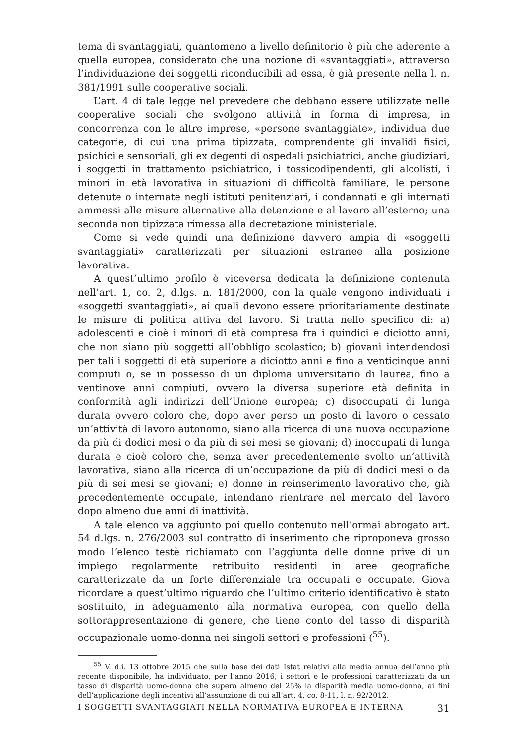tema di svantaggiati, quantomeno a livello definitorio è più che aderente a quella europea, considerato che una nozione di «svantaggiati», attraverso l’individuazione dei soggetti riconducibili ad essa, è già presente nella l. n. 381/1991 sulle cooperative sociali.
L’art. 4 di tale legge nel prevedere che debbano essere utilizzate nelle cooperative sociali che svolgono attività in forma di impresa, in concorrenza con le altre imprese, «persone svantaggiate», individua due categorie, di cui una prima tipizzata, comprendente gli invalidi fisici, psichici e sensoriali, gli ex degenti di ospedali psichiatrici, anche giudiziari, i soggetti in trattamento psichiatrico, i tossicodipendenti, gli alcolisti, i minori in età lavorativa in situazioni di difficoltà familiare, le persone detenute o internate negli istituti penitenziari, i condannati e gli internati ammessi alle misure alternative alla detenzione e al lavoro all’esterno; una seconda non tipizzata rimessa alla decretazione ministeriale.
Come si vede quindi una definizione davvero ampia di «soggetti svantaggiati» caratterizzati per situazioni estranee alla posizione lavorativa.
A quest’ultimo profilo è viceversa dedicata la definizione contenuta nell’art. 1, co. 2, d.lgs. n. 181/2000, con la quale vengono individuati i «soggetti svantaggiati», ai quali devono essere prioritariamente destinate le misure di politica attiva del lavoro. Si tratta nello specifico di: a) adolescenti e cioè i minori di età compresa fra i quindici e diciotto anni, che non siano più soggetti all’obbligo scolastico; b) giovani intendendosi per tali i soggetti di età superiore a diciotto anni e fino a venticinque anni compiuti o, se in possesso di un diploma universitario di laurea, fino a ventinove anni compiuti, ovvero la diversa superiore età definita in conformità agli indirizzi dell’Unione europea; c) disoccupati di lunga durata ovvero coloro che, dopo aver perso un posto di lavoro o cessato un’attività di lavoro autonomo, siano alla ricerca di una nuova occupazione da più di dodici mesi o da più di sei mesi se giovani; d) inoccupati di lunga durata e cioè coloro che, senza aver precedentemente svolto un’attività lavorativa, siano alla ricerca di un’occupazione da più di dodici mesi o da più di sei mesi se giovani; e) donne in reinserimento lavorativo che, già precedentemente occupate, intendano rientrare nel mercato del lavoro dopo almeno due anni di inattività.
A tale elenco va aggiunto poi quello contenuto nell’ormai abrogato art. 54 d.lgs. n. 276/2003 sul contratto di inserimento che riproponeva grosso modo l’elenco testè richiamato con l’aggiunta delle donne prive di un impiego regolarmente retribuito residenti in aree geografiche caratterizzate da un forte differenziale tra occupati e occupate. Giova ricordare a quest’ultimo riguardo che l’ultimo criterio identificativo è stato sostituito, in adeguamento alla normativa europea, con quello della sottorappresentazione di genere, che tiene conto del tasso di disparità occupazionale uomo-donna nei singoli settori e professioni (<sup>55</sup>).
<sup>55</sup> V. d.i. 13 ottobre 2015 che sulla base dei dati Istat relativi alla media annua dell’anno più recente disponibile, ha individuato, per l’anno 2016, i settori e le professioni caratterizzati da un tasso di disparità uomo-donna che supera almeno del 25% la disparità media uomo-donna, ai fini dell’applicazione degli incentivi all’assunzione di cui all’art. 4, co. 8-11, l. n. 92/2012.
I SOGGETTI SVANTAGGIATI NELLA NORMATIVA EUROPEA E INTERNA 31